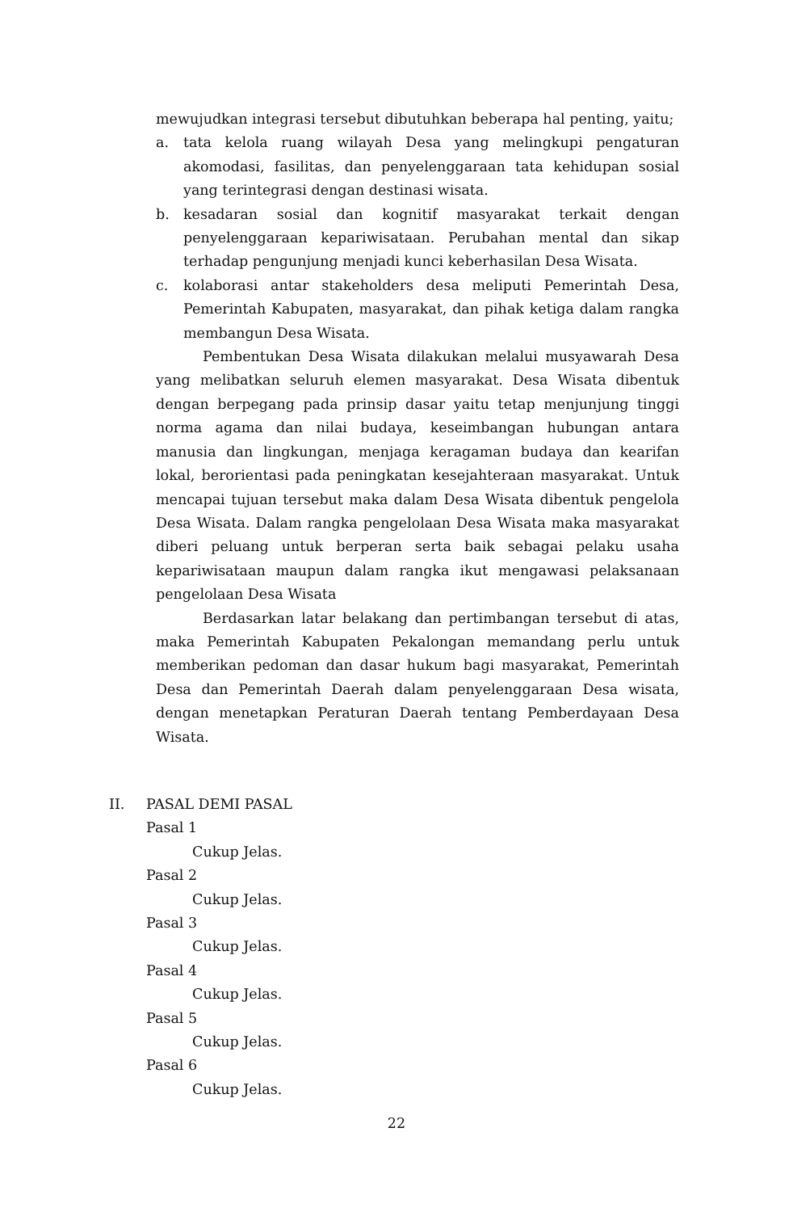mewujudkan integrasi tersebut dibutuhkan beberapa hal penting, yaitu;
a. tata kelola ruang wilayah Desa yang melingkupi pengaturan akomodasi, fasilitas, dan penyelenggaraan tata kehidupan sosial yang terintegrasi dengan destinasi wisata.
b. kesadaran sosial dan kognitif masyarakat terkait dengan penyelenggaraan kepariwisataan. Perubahan mental dan sikap terhadap pengunjung menjadi kunci keberhasilan Desa Wisata.
c. kolaborasi antar stakeholders desa meliputi Pemerintah Desa, Pemerintah Kabupaten, masyarakat, dan pihak ketiga dalam rangka membangun Desa Wisata.
Pembentukan Desa Wisata dilakukan melalui musyawarah Desa yang melibatkan seluruh elemen masyarakat. Desa Wisata dibentuk dengan berpegang pada prinsip dasar yaitu tetap menjunjung tinggi norma agama dan nilai budaya, keseimbangan hubungan antara manusia dan lingkungan, menjaga keragaman budaya dan kearifan lokal, berorientasi pada peningkatan kesejahteraan masyarakat. Untuk mencapai tujuan tersebut maka dalam Desa Wisata dibentuk pengelola Desa Wisata. Dalam rangka pengelolaan Desa Wisata maka masyarakat diberi peluang untuk berperan serta baik sebagai pelaku usaha kepariwisataan maupun dalam rangka ikut mengawasi pelaksanaan pengelolaan Desa Wisata
Berdasarkan latar belakang dan pertimbangan tersebut di atas, maka Pemerintah Kabupaten Pekalongan memandang perlu untuk memberikan pedoman dan dasar hukum bagi masyarakat, Pemerintah Desa dan Pemerintah Daerah dalam penyelenggaraan Desa wisata, dengan menetapkan Peraturan Daerah tentang Pemberdayaan Desa Wisata.
II. PASAL DEMI PASAL
Pasal 1
Cukup Jelas.
Pasal 2
Cukup Jelas.
Pasal 3
Cukup Jelas.
Pasal 4
Cukup Jelas.
Pasal 5
Cukup Jelas.
Pasal 6
Cukup Jelas.
22